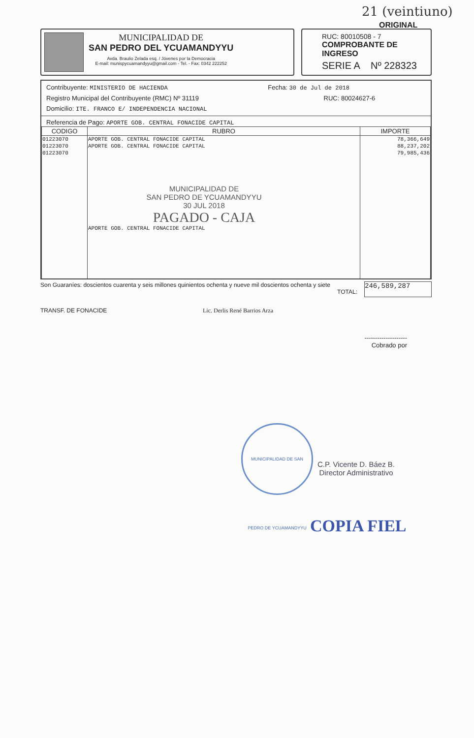21 (veintiuno)
ORIGINAL
MUNICIPALIDAD DE
SAN PEDRO DEL YCUAMANDYYU
Avda. Braulio Zelada esq. / Jóvenes por la Democracia
E-mail: munispycuamandyyu@gmail.com - Tel. - Fax: 0342 222252
RUC: 80010508 - 7
COMPROBANTE DE INGRESO
SERIE A Nº 228323
Contribuyente: MINISTERIO DE HACIENDA Fecha: 30 de Jul de 2018
Registro Municipal del Contribuyente (RMC) Nº 31119 RUC: 80024627-6
Domicilio: ITE. FRANCO E/ INDEPENDENCIA NACIONAL
Referencia de Pago: APORTE GOB. CENTRAL FONACIDE CAPITAL
| CODIGO | RUBRO | IMPORTE |
| --- | --- | --- |
| 01223070 | APORTE GOB. CENTRAL FONACIDE CAPITAL | 78,366,649 |
| 01223070 | APORTE GOB. CENTRAL FONACIDE CAPITAL | 88,237,202 |
| 01223070 | MUNICIPALIDAD DE SAN PEDRO DE YCUAMANDYYU 30 JUL 2018 PAGADO - CAJA APORTE GOB. CENTRAL FONACIDE CAPITAL | 79,985,436 |
Son Guaraníes: doscientos cuarenta y seis millones quinientos ochenta y nueve mil doscientos ochenta y siete
TOTAL:
246,589,287
TRANSF. DE FONACIDE Lic. Derlis René Barrios Arza
--------------------
Cobrado por
MUNICIPALIDAD DE SAN PEDRO DE YCUAMANDYYU
C.P. Vicente D. Báez B.
Director Administrativo
COPIA FIEL